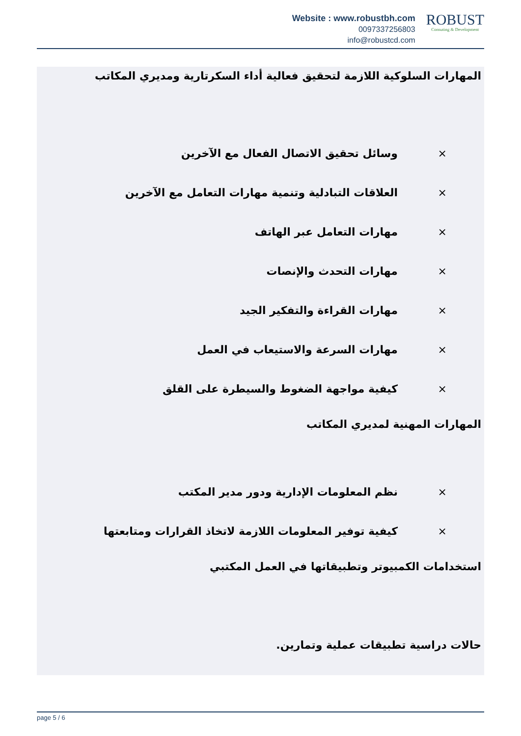Website : www.robustbh.com
0097337256803
info@robustcd.com
ROBUST
Consuting & Development
المهارات السلوكية اللازمة لتحقيق فعالية أداء السكرتارية ومديري المكاتب
× وسائل تحقيق الاتصال الفعال مع الآخرين
× العلاقات التبادلية وتنمية مهارات التعامل مع الآخرين
× مهارات التعامل عبر الهاتف
× مهارات التحدث والإنصات
× مهارات القراءة والتفكير الجيد
× مهارات السرعة والاستيعاب في العمل
× كيفية مواجهة الضغوط والسيطرة على القلق
المهارات المهنية لمديري المكاتب
× نظم المعلومات الإدارية ودور مدير المكتب
× كيفية توفير المعلومات اللازمة لاتخاذ القرارات ومتابعتها
استخدامات الكمبيوتر وتطبيقاتها في العمل المكتبي
حالات دراسية تطبيقات عملية وتمارين.
page 5 / 6